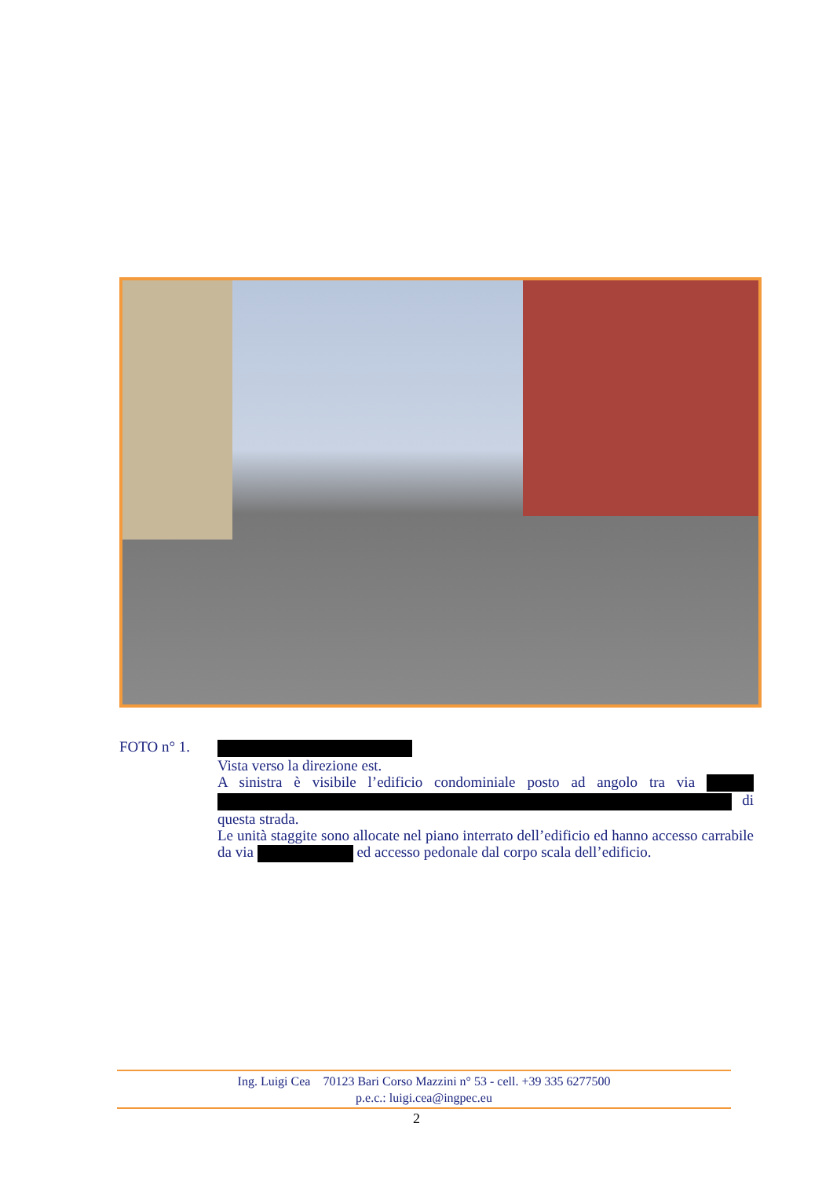FOTO n° 1.
Vista verso la direzione est.
A sinistra è visibile l’edificio condominiale posto ad angolo tra via di questa strada.
Le unità staggite sono allocate nel piano interrato dell’edificio ed hanno accesso carrabile da via ed accesso pedonale dal corpo scala dell’edificio.
Ing. Luigi Cea 70123 Bari Corso Mazzini n° 53 - cell. +39 335 6277500
p.e.c.: luigi.cea@ingpec.eu
2